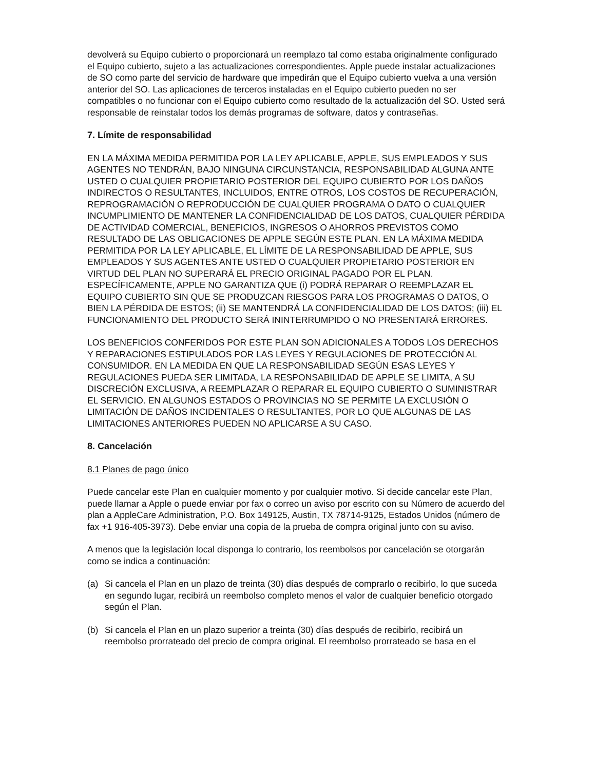devolverá su Equipo cubierto o proporcionará un reemplazo tal como estaba originalmente configurado el Equipo cubierto, sujeto a las actualizaciones correspondientes. Apple puede instalar actualizaciones de SO como parte del servicio de hardware que impedirán que el Equipo cubierto vuelva a una versión anterior del SO. Las aplicaciones de terceros instaladas en el Equipo cubierto pueden no ser compatibles o no funcionar con el Equipo cubierto como resultado de la actualización del SO. Usted será responsable de reinstalar todos los demás programas de software, datos y contraseñas.
7. Límite de responsabilidad
EN LA MÁXIMA MEDIDA PERMITIDA POR LA LEY APLICABLE, APPLE, SUS EMPLEADOS Y SUS AGENTES NO TENDRÁN, BAJO NINGUNA CIRCUNSTANCIA, RESPONSABILIDAD ALGUNA ANTE USTED O CUALQUIER PROPIETARIO POSTERIOR DEL EQUIPO CUBIERTO POR LOS DAÑOS INDIRECTOS O RESULTANTES, INCLUIDOS, ENTRE OTROS, LOS COSTOS DE RECUPERACIÓN, REPROGRAMACIÓN O REPRODUCCIÓN DE CUALQUIER PROGRAMA O DATO O CUALQUIER INCUMPLIMIENTO DE MANTENER LA CONFIDENCIALIDAD DE LOS DATOS, CUALQUIER PÉRDIDA DE ACTIVIDAD COMERCIAL, BENEFICIOS, INGRESOS O AHORROS PREVISTOS COMO RESULTADO DE LAS OBLIGACIONES DE APPLE SEGÚN ESTE PLAN. EN LA MÁXIMA MEDIDA PERMITIDA POR LA LEY APLICABLE, EL LÍMITE DE LA RESPONSABILIDAD DE APPLE, SUS EMPLEADOS Y SUS AGENTES ANTE USTED O CUALQUIER PROPIETARIO POSTERIOR EN VIRTUD DEL PLAN NO SUPERARÁ EL PRECIO ORIGINAL PAGADO POR EL PLAN. ESPECÍFICAMENTE, APPLE NO GARANTIZA QUE (i) PODRÁ REPARAR O REEMPLAZAR EL EQUIPO CUBIERTO SIN QUE SE PRODUZCAN RIESGOS PARA LOS PROGRAMAS O DATOS, O BIEN LA PÉRDIDA DE ESTOS; (ii) SE MANTENDRÁ LA CONFIDENCIALIDAD DE LOS DATOS; (iii) EL FUNCIONAMIENTO DEL PRODUCTO SERÁ ININTERRUMPIDO O NO PRESENTARÁ ERRORES.
LOS BENEFICIOS CONFERIDOS POR ESTE PLAN SON ADICIONALES A TODOS LOS DERECHOS Y REPARACIONES ESTIPULADOS POR LAS LEYES Y REGULACIONES DE PROTECCIÓN AL CONSUMIDOR. EN LA MEDIDA EN QUE LA RESPONSABILIDAD SEGÚN ESAS LEYES Y REGULACIONES PUEDA SER LIMITADA, LA RESPONSABILIDAD DE APPLE SE LIMITA, A SU DISCRECIÓN EXCLUSIVA, A REEMPLAZAR O REPARAR EL EQUIPO CUBIERTO O SUMINISTRAR EL SERVICIO. EN ALGUNOS ESTADOS O PROVINCIAS NO SE PERMITE LA EXCLUSIÓN O LIMITACIÓN DE DAÑOS INCIDENTALES O RESULTANTES, POR LO QUE ALGUNAS DE LAS LIMITACIONES ANTERIORES PUEDEN NO APLICARSE A SU CASO.
8. Cancelación
8.1 Planes de pago único
Puede cancelar este Plan en cualquier momento y por cualquier motivo. Si decide cancelar este Plan, puede llamar a Apple o puede enviar por fax o correo un aviso por escrito con su Número de acuerdo del plan a AppleCare Administration, P.O. Box 149125, Austin, TX 78714-9125, Estados Unidos (número de fax +1 916-405-3973). Debe enviar una copia de la prueba de compra original junto con su aviso.
A menos que la legislación local disponga lo contrario, los reembolsos por cancelación se otorgarán como se indica a continuación:
(a) Si cancela el Plan en un plazo de treinta (30) días después de comprarlo o recibirlo, lo que suceda en segundo lugar, recibirá un reembolso completo menos el valor de cualquier beneficio otorgado según el Plan.
(b) Si cancela el Plan en un plazo superior a treinta (30) días después de recibirlo, recibirá un reembolso prorrateado del precio de compra original. El reembolso prorrateado se basa en el